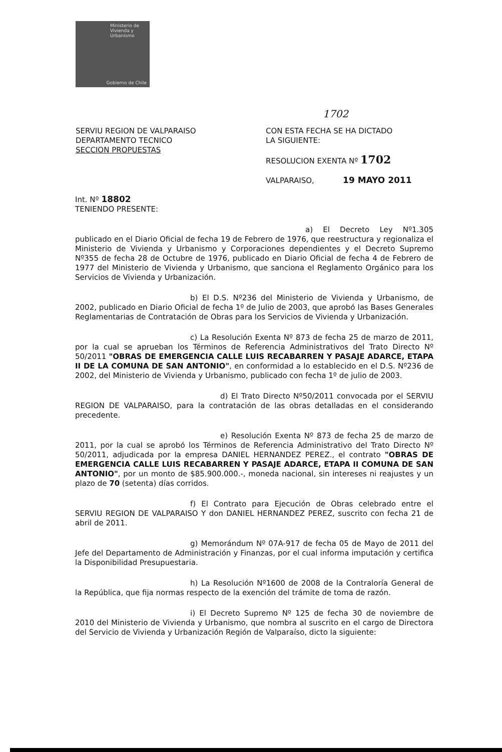Ministerio de
Vivienda y
Urbanismo
Gobierno de Chile
1702
SERVIU REGION DE VALPARAISO
DEPARTAMENTO TECNICO
SECCION PROPUESTAS
CON ESTA FECHA SE HA DICTADO
LA SIGUIENTE:
RESOLUCION EXENTA Nº 1702
VALPARAISO, 19 MAYO 2011
Int. Nº 18802
TENIENDO PRESENTE:
a) El Decreto Ley Nº1.305 publicado en el Diario Oficial de fecha 19 de Febrero de 1976, que reestructura y regionaliza el Ministerio de Vivienda y Urbanismo y Corporaciones dependientes y el Decreto Supremo Nº355 de fecha 28 de Octubre de 1976, publicado en Diario Oficial de fecha 4 de Febrero de 1977 del Ministerio de Vivienda y Urbanismo, que sanciona el Reglamento Orgánico para los Servicios de Vivienda y Urbanización.
b) El D.S. Nº236 del Ministerio de Vivienda y Urbanismo, de 2002, publicado en Diario Oficial de fecha 1º de Julio de 2003, que aprobó las Bases Generales Reglamentarias de Contratación de Obras para los Servicios de Vivienda y Urbanización.
c) La Resolución Exenta Nº 873 de fecha 25 de marzo de 2011, por la cual se aprueban los Términos de Referencia Administrativos del Trato Directo Nº 50/2011 "OBRAS DE EMERGENCIA CALLE LUIS RECABARREN Y PASAJE ADARCE, ETAPA II DE LA COMUNA DE SAN ANTONIO", en conformidad a lo establecido en el D.S. Nº236 de 2002, del Ministerio de Vivienda y Urbanismo, publicado con fecha 1º de julio de 2003.
d) El Trato Directo Nº50/2011 convocada por el SERVIU REGION DE VALPARAISO, para la contratación de las obras detalladas en el considerando precedente.
e) Resolución Exenta Nº 873 de fecha 25 de marzo de 2011, por la cual se aprobó los Términos de Referencia Administrativo del Trato Directo Nº 50/2011, adjudicada por la empresa DANIEL HERNANDEZ PEREZ., el contrato "OBRAS DE EMERGENCIA CALLE LUIS RECABARREN Y PASAJE ADARCE, ETAPA II COMUNA DE SAN ANTONIO", por un monto de $85.900.000.-, moneda nacional, sin intereses ni reajustes y un plazo de 70 (setenta) días corridos.
f) El Contrato para Ejecución de Obras celebrado entre el SERVIU REGION DE VALPARAISO Y don DANIEL HERNANDEZ PEREZ, suscrito con fecha 21 de abril de 2011.
g) Memorándum Nº 07A-917 de fecha 05 de Mayo de 2011 del Jefe del Departamento de Administración y Finanzas, por el cual informa imputación y certifica la Disponibilidad Presupuestaria.
h) La Resolución Nº1600 de 2008 de la Contraloría General de la República, que fija normas respecto de la exención del trámite de toma de razón.
i) El Decreto Supremo Nº 125 de fecha 30 de noviembre de 2010 del Ministerio de Vivienda y Urbanismo, que nombra al suscrito en el cargo de Directora del Servicio de Vivienda y Urbanización Región de Valparaíso, dicto la siguiente: